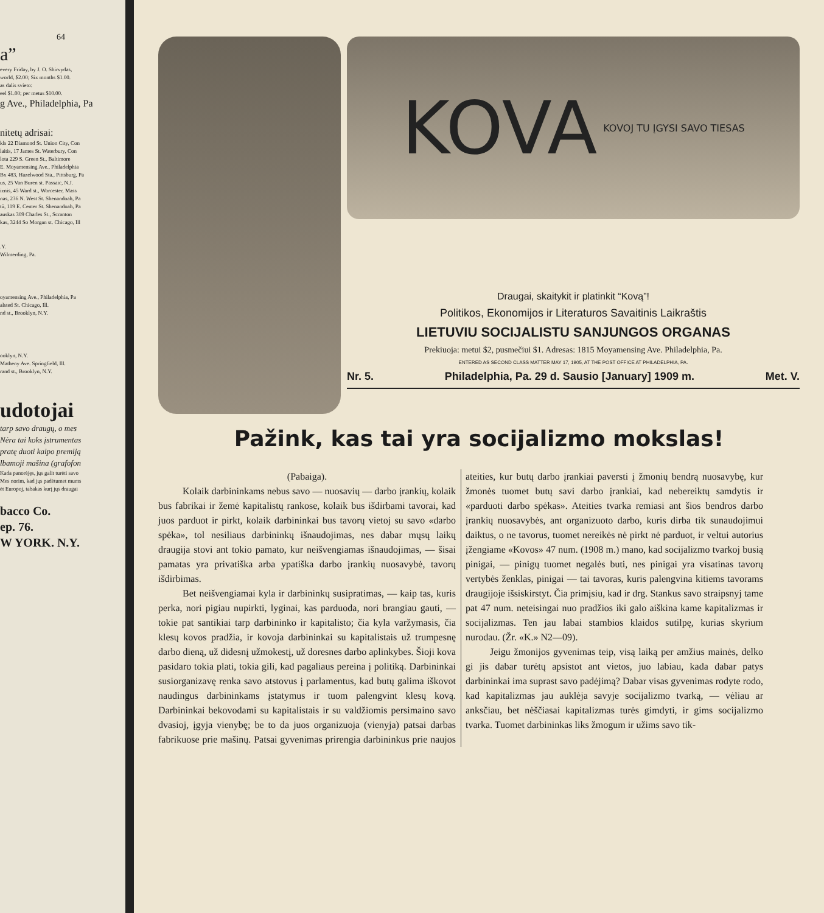64
a”
every Friday, by J. O. Shirvydas,
world, $2.00; Six months $1.00.
as dalis svieto:
eel $1.00; per metus $10.00.
g Ave., Philadelphia, Pa
nitetų adrisai:
kls 22 Diamond St. Union City, Con
laitis, 17 James St. Waterbury, Con
lota 229 S. Green St., Baltimore
E. Moyamensing Ave., Philadelphia
Bx 483, Hazelwood Sta., Pittsburg, Pa
us, 25 Van Buren st. Passaic, N.J.
iznis, 45 Ward st., Worcester, Mass
nas, 236 N. West St. Shenandoah, Pa
tū, 119 E. Center St. Shenandoah, Pa
auskas 309 Charles St., Scranton
kas, 3244 So Morgan st. Chicago, Ill
.Y.
Wilmerding, Pa.
oyamensing Ave., Philadelphia, Pa
alsted St. Chicago, Ill.
nd st., Brooklyn, N.Y.
ooklyn, N.Y.
Matheny Ave. Springfield, Ill.
rand st., Brooklyn, N.Y.
udotojai
tarp savo draugų, o mes
Nėra tai koks įstrumentas
pratę duoti kaipo premiją
lbamoji mašina (grafofon
Kada panorėjęs, jųs galit turėti savo
Mes norim, kad jųs padėtumet mums
ėt Europoj, tabakas kurį jųs draugai
bacco Co.
ep. 76.
W YORK. N.Y.
KOVA KOVOJ TU ĮGYSI SAVO TIESAS
Draugai, skaitykit ir platinkit “Kovą”!
Politikos, Ekonomijos ir Literaturos Savaitinis Laikraštis
LIETUVIU SOCIJALISTU SANJUNGOS ORGANAS
Prekiuoja: metui $2, pusmečiui $1. Adresas: 1815 Moyamensing Ave. Philadelphia, Pa.
ENTERED AS SECOND CLASS MATTER MAY 17, 1905, AT THE POST OFFICE AT PHILADELPHIA, PA.
Nr. 5. Philadelphia, Pa. 29 d. Sausio [January] 1909 m. Met. V.
Pažink, kas tai yra socijalizmo mokslas!
(Pabaiga).
Kolaik darbininkams nebus savo — nuosavių — darbo įrankių, kolaik bus fabrikai ir žemė kapitalistų rankose, kolaik bus išdirbami tavorai, kad juos parduot ir pirkt, kolaik darbininkai bus tavorų vietoj su savo «darbo spėka», tol nesiliaus darbininkų išnaudojimas, nes dabar mųsų laikų draugija stovi ant tokio pamato, kur neišvengiamas išnaudojimas, — šisai pamatas yra privatiška arba ypatiška darbo įrankių nuosavybė, tavorų išdirbimas.
Bet neišvengiamai kyla ir darbininkų susipratimas, — kaip tas, kuris perka, nori pigiau nupirkti, lyginai, kas parduoda, nori brangiau gauti, — tokie pat santikiai tarp darbininko ir kapitalisto; čia kyla varžymasis, čia klesų kovos pradžia, ir kovoja darbininkai su kapitalistais už trumpesnę darbo dieną, už didesnį užmokestį, už doresnes darbo aplinkybes. Šioji kova pasidaro tokia plati, tokia gili, kad pagaliaus pereina į politiką. Darbininkai susiorganizavę renka savo atstovus į parlamentus, kad butų galima iškovot naudingus darbininkams įstatymus ir tuom palengvint klesų kovą. Darbininkai bekovodami su kapitalistais ir su valdžiomis persimaino savo dvasioj, įgyja vienybę; be to da juos organizuoja (vienyja) patsai darbas fabrikuose prie mašinų. Patsai gyvenimas prirengia darbininkus prie naujos ateities, kur butų darbo įrankiai paversti į žmonių bendrą nuosavybę, kur žmonės tuomet butų savi darbo įrankiai, kad nebereiktų samdytis ir «parduoti darbo spėkas». Ateities tvarka remiasi ant šios bendros darbo įrankių nuosavybės, ant organizuoto darbo, kuris dirba tik sunaudojimui daiktus, o ne tavorus, tuomet nereikės nė pirkt nė parduot, ir veltui autorius įžengiame «Kovos» 47 num. (1908 m.) mano, kad socijalizmo tvarkoj busią pinigai, — pinigų tuomet negalės buti, nes pinigai yra visatinas tavorų vertybės ženklas, pinigai — tai tavoras, kuris palengvina kitiems tavorams draugijoje išsiskirstyt. Čia primįsiu, kad ir drg. Stankus savo straipsnyj tame pat 47 num. neteisingai nuo pradžios iki galo aiškina kame kapitalizmas ir socijalizmas. Ten jau labai stambios klaidos sutilpę, kurias skyrium nurodau. (Žr. «K.» N2—09).
Jeigu žmonijos gyvenimas teip, visą laiką per amžius mainės, delko gi jis dabar turėtų apsistot ant vietos, juo labiau, kada dabar patys darbininkai ima suprast savo padėjimą? Dabar visas gyvenimas rodyte rodo, kad kapitalizmas jau auklėja savyje socijalizmo tvarką, — vėliau ar anksčiau, bet nėščiasai kapitalizmas turės gimdyti, ir gims socijalizmo tvarka. Tuomet darbininkas liks žmogum ir užims savo tik-